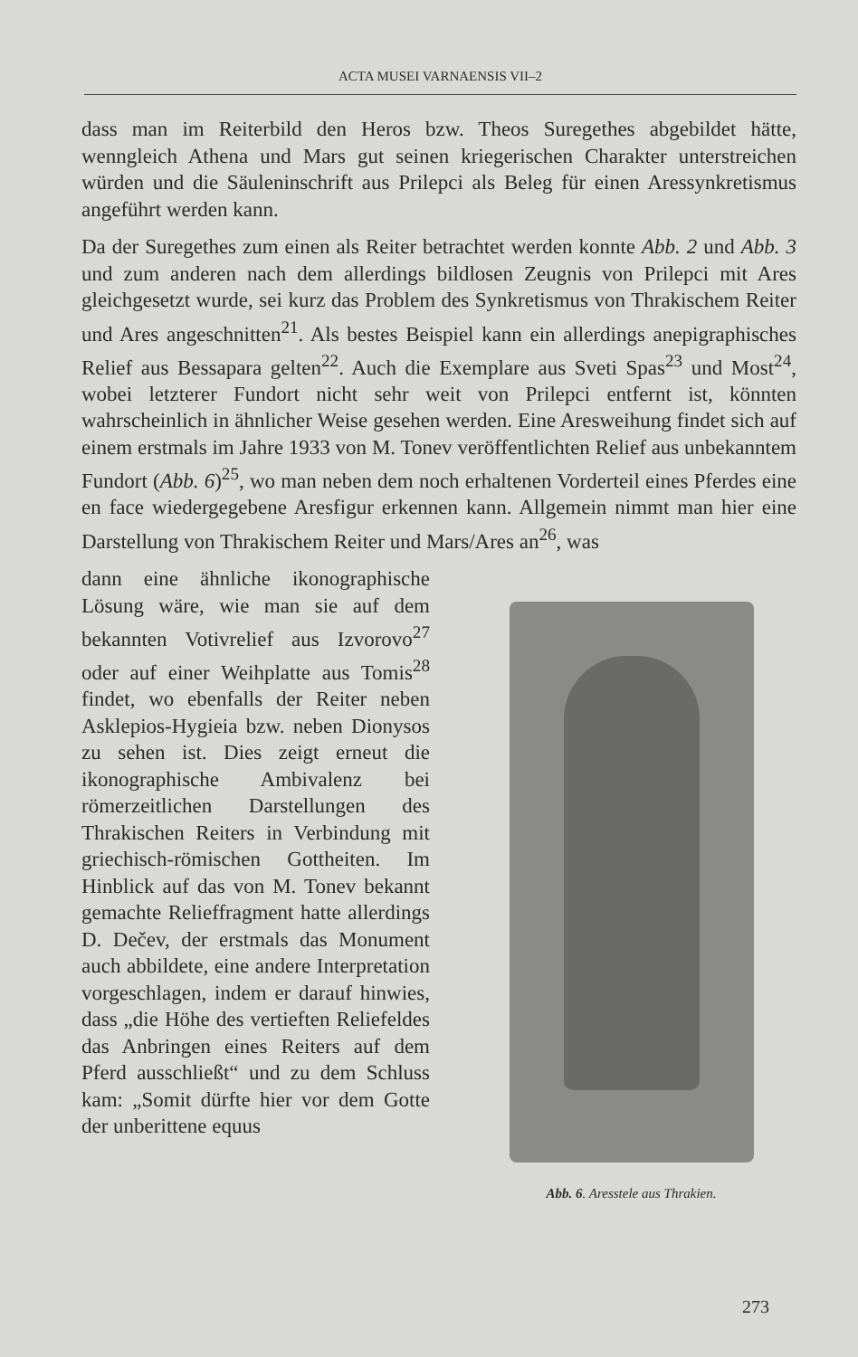ACTA MUSEI VARNAENSIS VII–2
dass man im Reiterbild den Heros bzw. Theos Suregethes abgebildet hätte, wenngleich Athena und Mars gut seinen kriegerischen Charakter unterstreichen würden und die Säuleninschrift aus Prilepci als Beleg für einen Aressynkretismus angeführt werden kann.
Da der Suregethes zum einen als Reiter betrachtet werden konnte Abb. 2 und Abb. 3 und zum anderen nach dem allerdings bildlosen Zeugnis von Prilepci mit Ares gleichgesetzt wurde, sei kurz das Problem des Synkretismus von Thrakischem Reiter und Ares angeschnitten<sup>21</sup>. Als bestes Beispiel kann ein allerdings anepigraphisches Relief aus Bessapara gelten<sup>22</sup>. Auch die Exemplare aus Sveti Spas<sup>23</sup> und Most<sup>24</sup>, wobei letzterer Fundort nicht sehr weit von Prilepci entfernt ist, könnten wahrscheinlich in ähnlicher Weise gesehen werden. Eine Aresweihung findet sich auf einem erstmals im Jahre 1933 von M. Tonev veröffentlichten Relief aus unbekanntem Fundort (Abb. 6)<sup>25</sup>, wo man neben dem noch erhaltenen Vorderteil eines Pferdes eine en face wiedergegebene Aresfigur erkennen kann. Allgemein nimmt man hier eine Darstellung von Thrakischem Reiter und Mars/Ares an<sup>26</sup>, was
dann eine ähnliche ikonographische Lösung wäre, wie man sie auf dem bekannten Votivrelief aus Izvorovo<sup>27</sup> oder auf einer Weihplatte aus Tomis<sup>28</sup> findet, wo ebenfalls der Reiter neben Asklepios-Hygieia bzw. neben Dionysos zu sehen ist. Dies zeigt erneut die ikonographische Ambivalenz bei römerzeitlichen Darstellungen des Thrakischen Reiters in Verbindung mit griechisch-römischen Gottheiten. Im Hinblick auf das von M. Tonev bekannt gemachte Relieffragment hatte allerdings D. Dečev, der erstmals das Monument auch abbildete, eine andere Interpretation vorgeschlagen, indem er darauf hinwies, dass „die Höhe des vertieften Reliefeldes das Anbringen eines Reiters auf dem Pferd ausschließt“ und zu dem Schluss kam: „Somit dürfte hier vor dem Gotte der unberittene equus
Abb. 6. Aresstele aus Thrakien.
273